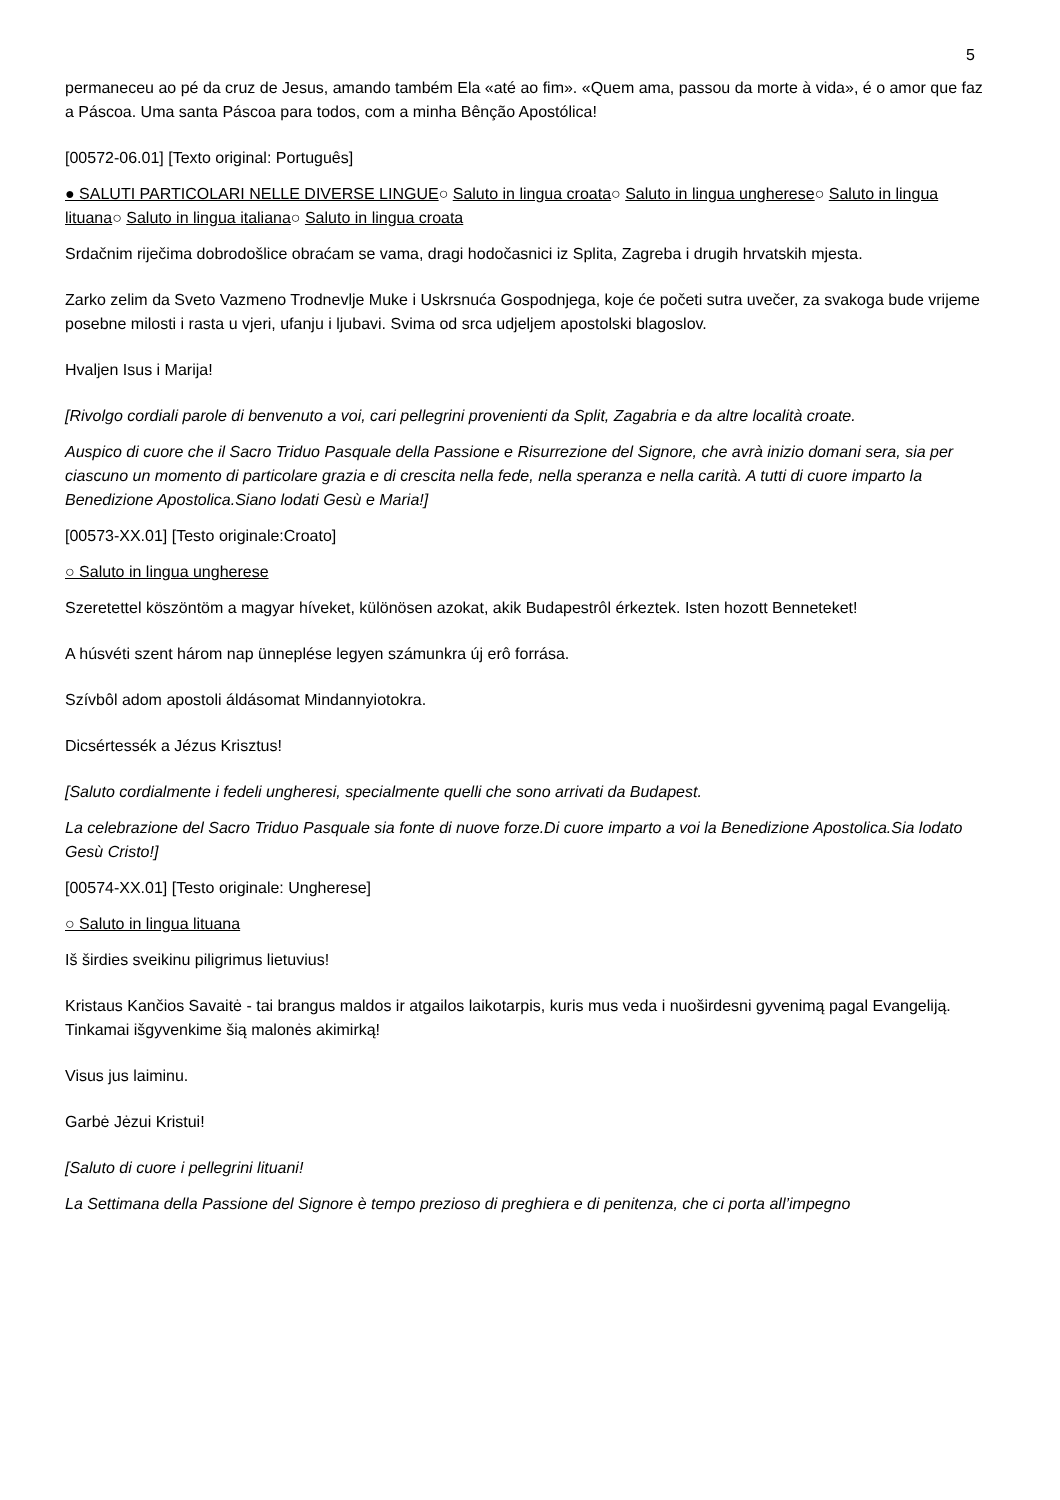5
permaneceu ao pé da cruz de Jesus, amando também Ela «até ao fim». «Quem ama, passou da morte à vida», é o amor que faz a Páscoa. Uma santa Páscoa para todos, com a minha Bênção Apostólica!
[00572-06.01] [Texto original: Português]
● SALUTI PARTICOLARI NELLE DIVERSE LINGUE○ Saluto in lingua croata○ Saluto in lingua ungherese○ Saluto in lingua lituana○ Saluto in lingua italiana○ Saluto in lingua croata
Srdačnim riječima dobrodošlice obraćam se vama, dragi hodočasnici iz Splita, Zagreba i drugih hrvatskih mjesta.
Zarko zelim da Sveto Vazmeno Trodnevlje Muke i Uskrsnuća Gospodnjega, koje će početi sutra uvečer, za svakoga bude vrijeme posebne milosti i rasta u vjeri, ufanju i ljubavi. Svima od srca udjeljem apostolski blagoslov.
Hvaljen Isus i Marija!
[Rivolgo cordiali parole di benvenuto a voi, cari pellegrini provenienti da Split, Zagabria e da altre località croate.
Auspico di cuore che il Sacro Triduo Pasquale della Passione e Risurrezione del Signore, che avrà inizio domani sera, sia per ciascuno un momento di particolare grazia e di crescita nella fede, nella speranza e nella carità. A tutti di cuore imparto la Benedizione Apostolica.Siano lodati Gesù e Maria!]
[00573-XX.01] [Testo originale:Croato]
○ Saluto in lingua ungherese
Szeretettel köszöntöm a magyar híveket, különösen azokat, akik Budapestrôl érkeztek. Isten hozott Benneteket!
A húsvéti szent három nap ünneplése legyen számunkra új erô forrása.
Szívbôl adom apostoli áldásomat Mindannyiotokra.
Dicsértessék a Jézus Krisztus!
[Saluto cordialmente i fedeli ungheresi, specialmente quelli che sono arrivati da Budapest.
La celebrazione del Sacro Triduo Pasquale sia fonte di nuove forze.Di cuore imparto a voi la Benedizione Apostolica.Sia lodato Gesù Cristo!]
[00574-XX.01] [Testo originale: Ungherese]
○ Saluto in lingua lituana
Iš širdies sveikinu piligrimus lietuvius!
Kristaus Kančios Savaitė - tai brangus maldos ir atgailos laikotarpis, kuris mus veda i nuoširdesni gyvenimą pagal Evangeliją. Tinkamai išgyvenkime šią malonės akimirką!
Visus jus laiminu.
Garbė Jėzui Kristui!
[Saluto di cuore i pellegrini lituani!
La Settimana della Passione del Signore è tempo prezioso di preghiera e di penitenza, che ci porta all’impegno